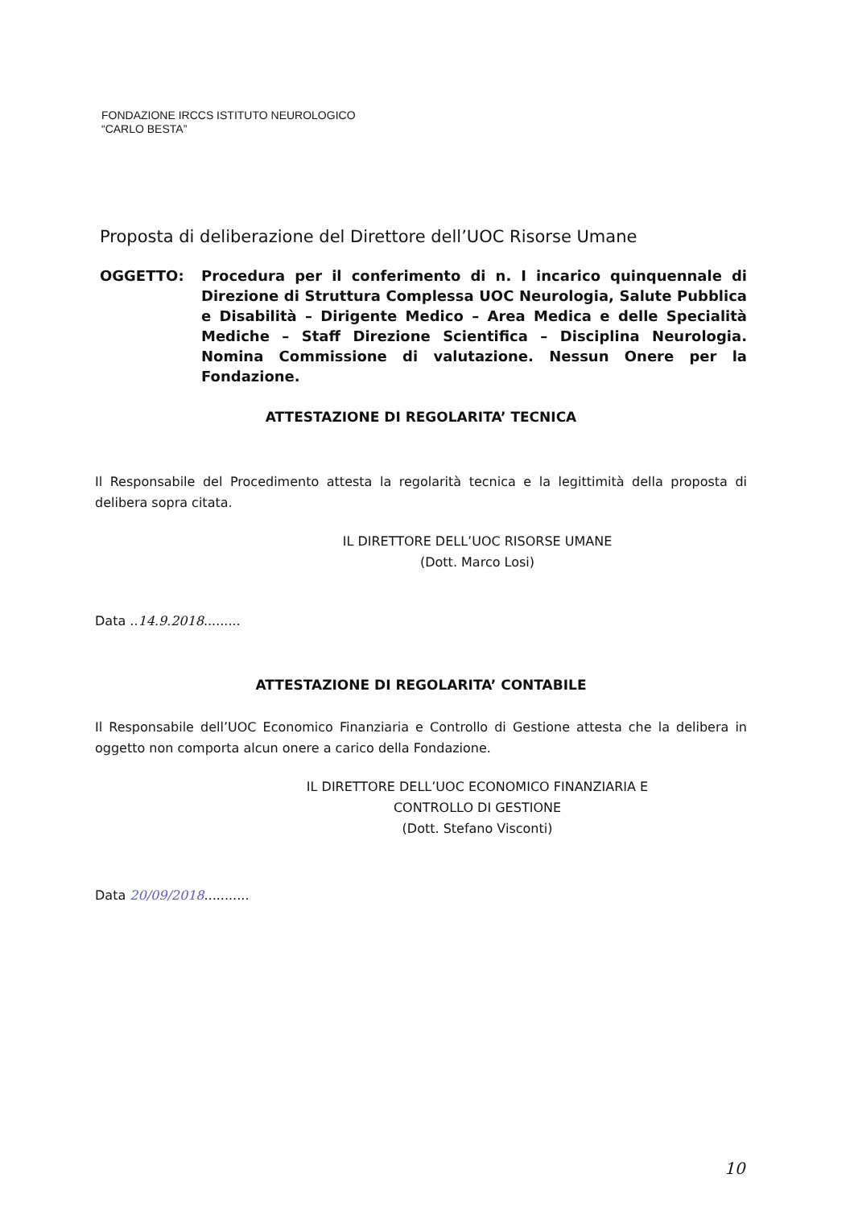FONDAZIONE IRCCS ISTITUTO NEUROLOGICO
“CARLO BESTA”
Proposta di deliberazione del Direttore dell’UOC Risorse Umane
OGGETTO: Procedura per il conferimento di n. I incarico quinquennale di Direzione di Struttura Complessa UOC Neurologia, Salute Pubblica e Disabilità – Dirigente Medico – Area Medica e delle Specialità Mediche – Staff Direzione Scientifica – Disciplina Neurologia. Nomina Commissione di valutazione. Nessun Onere per la Fondazione.
ATTESTAZIONE DI REGOLARITA’ TECNICA
Il Responsabile del Procedimento attesta la regolarità tecnica e la legittimità della proposta di delibera sopra citata.
IL DIRETTORE DELL’UOC RISORSE UMANE
(Dott. Marco Losi)
Data ..14.9.2018.........
ATTESTAZIONE DI REGOLARITA’ CONTABILE
Il Responsabile dell’UOC Economico Finanziaria e Controllo di Gestione attesta che la delibera in oggetto non comporta alcun onere a carico della Fondazione.
IL DIRETTORE DELL’UOC ECONOMICO FINANZIARIA E
CONTROLLO DI GESTIONE
(Dott. Stefano Visconti)
Data 20/09/2018...........
10